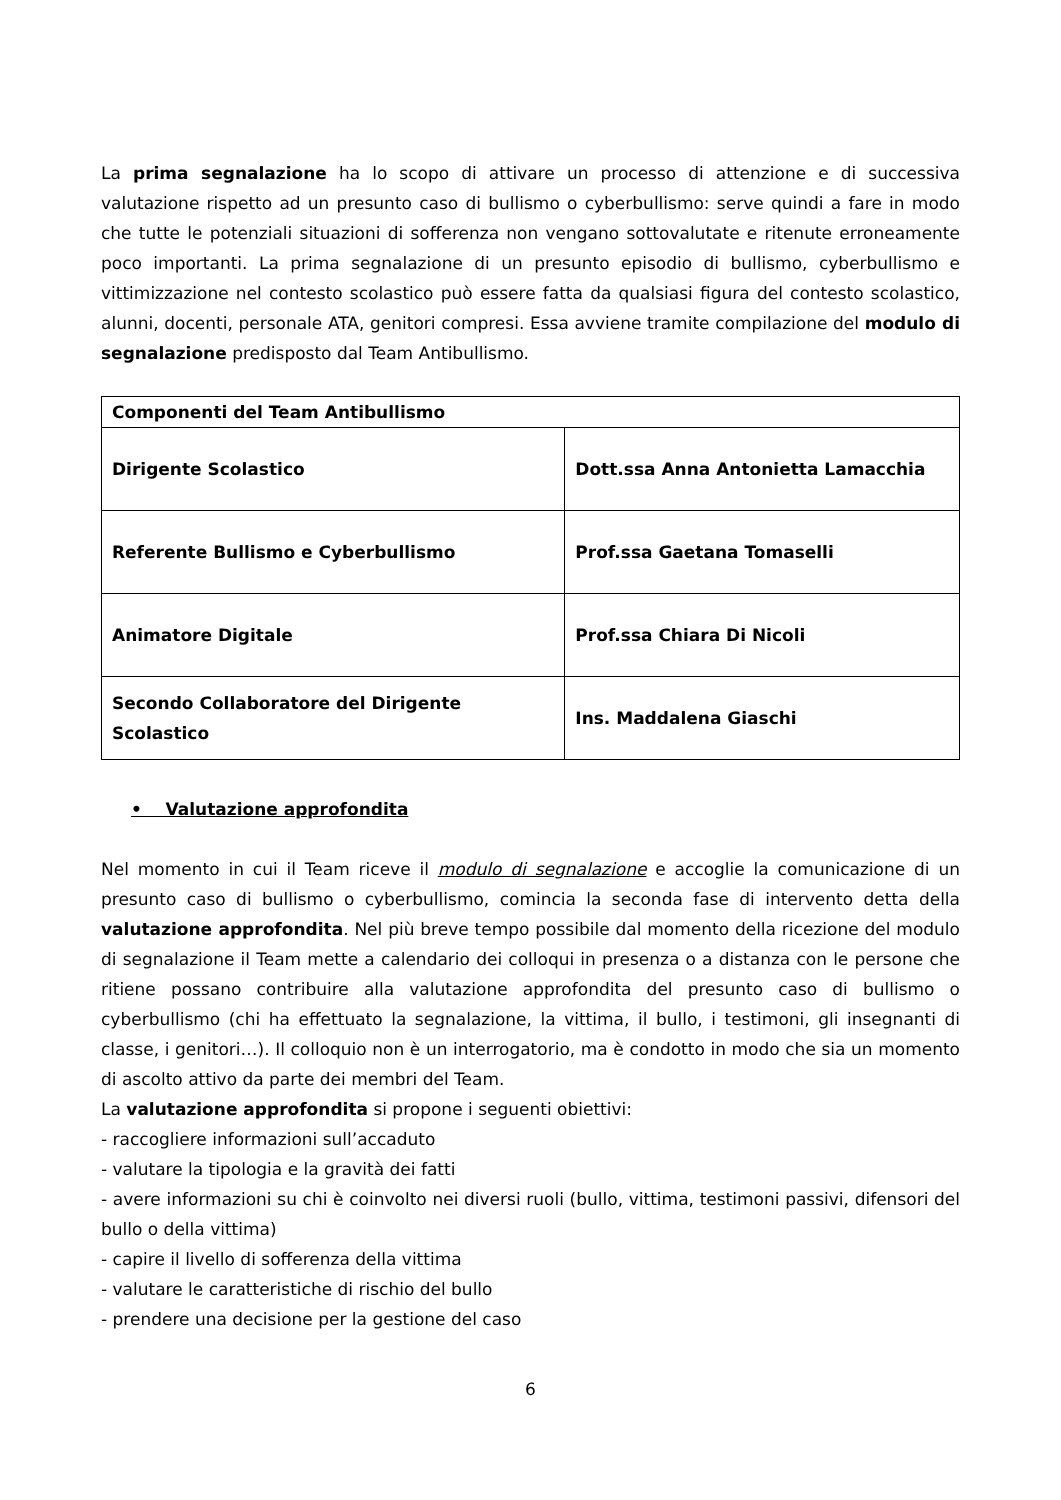La prima segnalazione ha lo scopo di attivare un processo di attenzione e di successiva valutazione rispetto ad un presunto caso di bullismo o cyberbullismo: serve quindi a fare in modo che tutte le potenziali situazioni di sofferenza non vengano sottovalutate e ritenute erroneamente poco importanti. La prima segnalazione di un presunto episodio di bullismo, cyberbullismo e vittimizzazione nel contesto scolastico può essere fatta da qualsiasi figura del contesto scolastico, alunni, docenti, personale ATA, genitori compresi. Essa avviene tramite compilazione del modulo di segnalazione predisposto dal Team Antibullismo.
| Componenti del Team Antibullismo | |
| Dirigente Scolastico | Dott.ssa Anna Antonietta Lamacchia |
| Referente Bullismo e Cyberbullismo | Prof.ssa Gaetana Tomaselli |
| Animatore Digitale | Prof.ssa Chiara Di Nicoli |
| Secondo Collaboratore del Dirigente Scolastico | Ins. Maddalena Giaschi |
• Valutazione approfondita
Nel momento in cui il Team riceve il modulo di segnalazione e accoglie la comunicazione di un presunto caso di bullismo o cyberbullismo, comincia la seconda fase di intervento detta della valutazione approfondita. Nel più breve tempo possibile dal momento della ricezione del modulo di segnalazione il Team mette a calendario dei colloqui in presenza o a distanza con le persone che ritiene possano contribuire alla valutazione approfondita del presunto caso di bullismo o cyberbullismo (chi ha effettuato la segnalazione, la vittima, il bullo, i testimoni, gli insegnanti di classe, i genitori…). Il colloquio non è un interrogatorio, ma è condotto in modo che sia un momento di ascolto attivo da parte dei membri del Team.
La valutazione approfondita si propone i seguenti obiettivi:
- raccogliere informazioni sull’accaduto
- valutare la tipologia e la gravità dei fatti
- avere informazioni su chi è coinvolto nei diversi ruoli (bullo, vittima, testimoni passivi, difensori del bullo o della vittima)
- capire il livello di sofferenza della vittima
- valutare le caratteristiche di rischio del bullo
- prendere una decisione per la gestione del caso
6